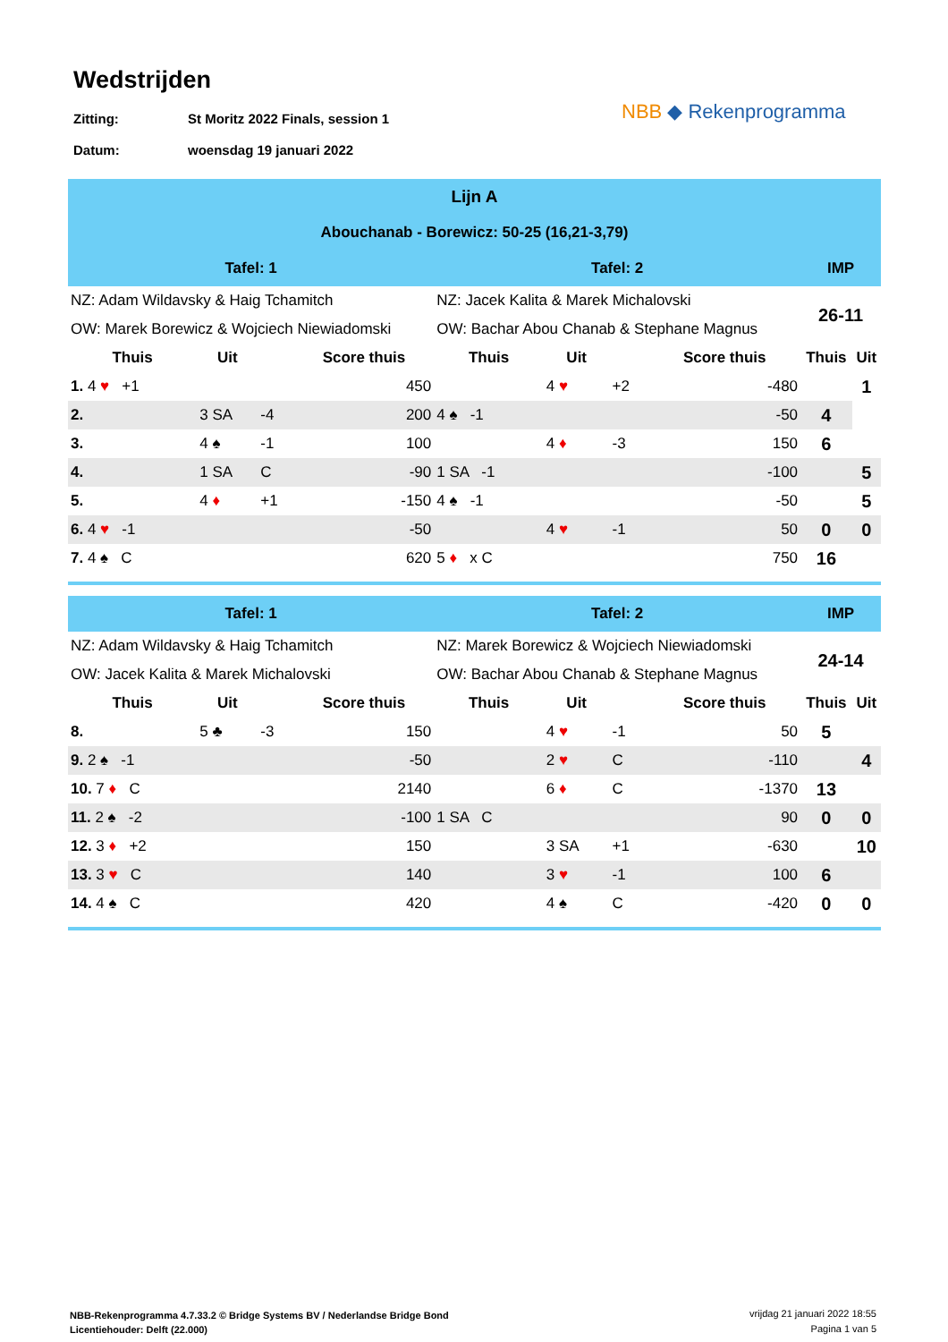Wedstrijden
Zitting: St Moritz 2022 Finals, session 1
Datum: woensdag 19 januari 2022
NBB ◆ Rekenprogramma
| Lijn A | | | | | | | | | |
| Abouchanab - Borewicz: 50-25 (16,21-3,79) | | | | | | | | | |
| Tafel: 1 | | | | Tafel: 2 | | | | IMP | |
| NZ: Adam Wildavsky & Haig Tchamitch | | | | NZ: Jacek Kalita & Marek Michalovski | | | | 26-11 | |
| OW: Marek Borewicz & Wojciech Niewiadomski | | | | OW: Bachar Abou Chanab & Stephane Magnus | | | | | |
| Thuis | Uit | | Score thuis | Thuis | Uit | | Score thuis | Thuis | Uit |
| 1. 4 ♥ +1 | | | 450 | | 4 ♥ | +2 | -480 | | 1 |
| 2. | 3 SA | -4 | 200 | 4 ♠ -1 | | | -50 | 4 | |
| 3. | 4 ♠ | -1 | 100 | | 4 ♦ | -3 | 150 | 6 | |
| 4. | 1 SA | C | -90 | 1 SA -1 | | | -100 | | 5 |
| 5. | 4 ♦ | +1 | -150 | 4 ♠ -1 | | | -50 | | 5 |
| 6. 4 ♥ -1 | | | -50 | | 4 ♥ | -1 | 50 | 0 | 0 |
| 7. 4 ♠ C | | | 620 | 5 ♦ x C | | | 750 | 16 | |
| Tafel: 1 | | | | Tafel: 2 | | | | IMP | |
| NZ: Adam Wildavsky & Haig Tchamitch | | | | NZ: Marek Borewicz & Wojciech Niewiadomski | | | | 24-14 | |
| OW: Jacek Kalita & Marek Michalovski | | | | OW: Bachar Abou Chanab & Stephane Magnus | | | | | |
| Thuis | Uit | | Score thuis | Thuis | Uit | | Score thuis | Thuis | Uit |
| 8. | 5 ♣ | -3 | 150 | | 4 ♥ | -1 | 50 | 5 | |
| 9. 2 ♠ -1 | | | -50 | | 2 ♥ | C | -110 | | 4 |
| 10. 7 ♦ C | | | 2140 | | 6 ♦ | C | -1370 | 13 | |
| 11. 2 ♠ -2 | | | -100 | 1 SA C | | | 90 | 0 | 0 |
| 12. 3 ♦ +2 | | | 150 | | 3 SA | +1 | -630 | | 10 |
| 13. 3 ♥ C | | | 140 | | 3 ♥ | -1 | 100 | 6 | |
| 14. 4 ♠ C | | | 420 | | 4 ♠ | C | -420 | 0 | 0 |
NBB-Rekenprogramma 4.7.33.2 © Bridge Systems BV / Nederlandse Bridge Bond
Licentiehouder: Delft (22.000)
vrijdag 21 januari 2022 18:55
Pagina 1 van 5